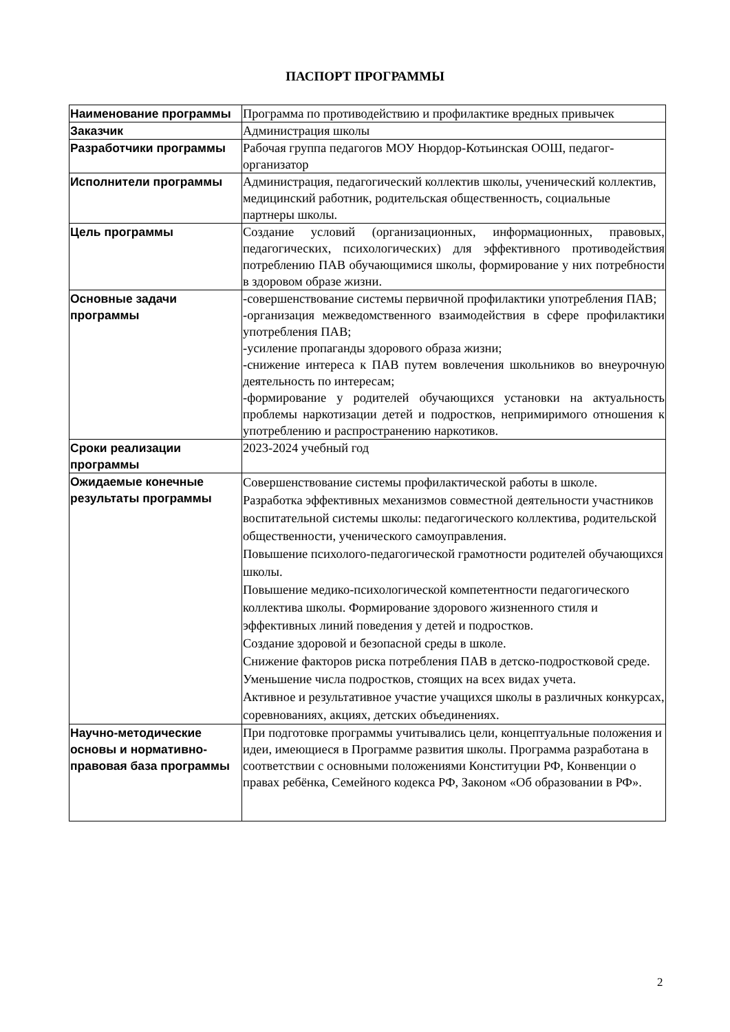ПАСПОРТ ПРОГРАММЫ
| Наименование программы | Программа по противодействию и профилактике вредных привычек |
| Заказчик | Администрация школы |
| Разработчики программы | Рабочая группа педагогов МОУ Нюрдор-Котьинская ООШ, педагог-организатор |
| Исполнители программы | Администрация, педагогический коллектив школы, ученический коллектив, медицинский работник, родительская общественность, социальные партнеры школы. |
| Цель программы | Создание условий (организационных, информационных, правовых, педагогических, психологических) для эффективного противодействия потреблению ПАВ обучающимися школы, формирование у них потребности в здоровом образе жизни. |
| Основные задачи программы | -совершенствование системы первичной профилактики употребления ПАВ; -организация межведомственного взаимодействия в сфере профилактики употребления ПАВ; -усиление пропаганды здорового образа жизни; -снижение интереса к ПАВ путем вовлечения школьников во внеурочную деятельность по интересам; -формирование у родителей обучающихся установки на актуальность проблемы наркотизации детей и подростков, непримиримого отношения к употреблению и распространению наркотиков. |
| Сроки реализации программы | 2023-2024 учебный год |
| Ожидаемые конечные результаты программы | Совершенствование системы профилактической работы в школе. Разработка эффективных механизмов совместной деятельности участников воспитательной системы школы: педагогического коллектива, родительской общественности, ученического самоуправления. Повышение психолого-педагогической грамотности родителей обучающихся школы. Повышение медико-психологической компетентности педагогического коллектива школы. Формирование здорового жизненного стиля и эффективных линий поведения у детей и подростков. Создание здоровой и безопасной среды в школе. Снижение факторов риска потребления ПАВ в детско-подростковой среде. Уменьшение числа подростков, стоящих на всех видах учета. Активное и результативное участие учащихся школы в различных конкурсах, соревнованиях, акциях, детских объединениях. |
| Научно-методические основы и нормативно-правовая база программы | При подготовке программы учитывались цели, концептуальные положения и идеи, имеющиеся в Программе развития школы. Программа разработана в соответствии с основными положениями Конституции РФ, Конвенции о правах ребёнка, Семейного кодекса РФ, Законом «Об образовании в РФ». |
2